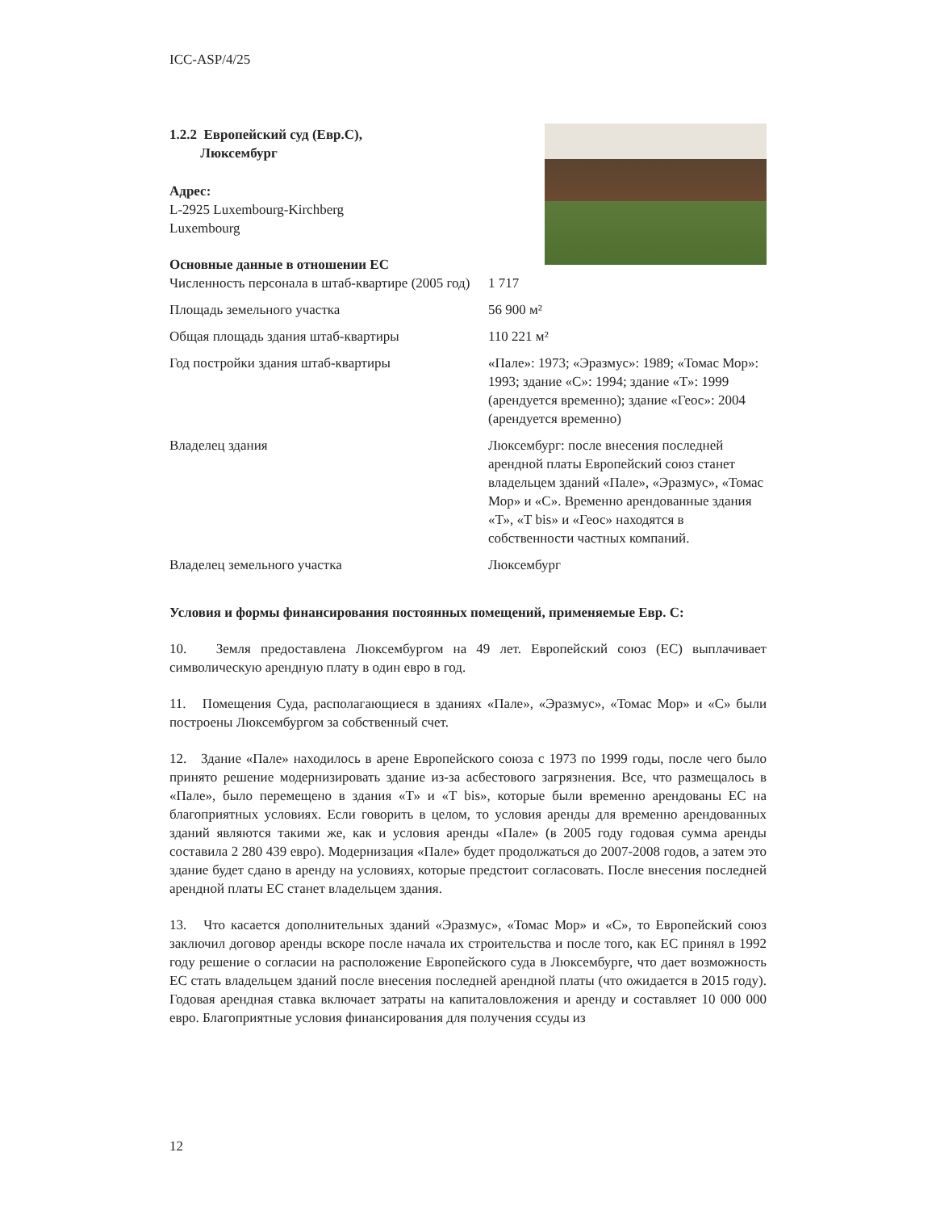ICC-ASP/4/25
1.2.2 Европейский суд (Евр.С),
Люксембург
Адрес:
L-2925 Luxembourg-Kirchberg
Luxembourg
Основные данные в отношении ЕС
| Численность персонала в штаб-квартире (2005 год) | 1 717 |
| Площадь земельного участка | 56 900 м² |
| Общая площадь здания штаб-квартиры | 110 221 м² |
| Год постройки здания штаб-квартиры | «Пале»: 1973; «Эразмус»: 1989; «Томас Мор»: 1993; здание «С»: 1994; здание «Т»: 1999 (арендуется временно); здание «Геос»: 2004 (арендуется временно) |
| Владелец здания | Люксембург: после внесения последней арендной платы Европейский союз станет владельцем зданий «Пале», «Эразмус», «Томас Мор» и «С». Временно арендованные здания «Т», «Т bis» и «Геос» находятся в собственности частных компаний. |
| Владелец земельного участка | Люксембург |
Условия и формы финансирования постоянных помещений, применяемые Евр. С:
10. Земля предоставлена Люксембургом на 49 лет. Европейский союз (ЕС) выплачивает символическую арендную плату в один евро в год.
11. Помещения Суда, располагающиеся в зданиях «Пале», «Эразмус», «Томас Мор» и «С» были построены Люксембургом за собственный счет.
12. Здание «Пале» находилось в арене Европейского союза с 1973 по 1999 годы, после чего было принято решение модернизировать здание из-за асбестового загрязнения. Все, что размещалось в «Пале», было перемещено в здания «Т» и «Т bis», которые были временно арендованы ЕС на благоприятных условиях. Если говорить в целом, то условия аренды для временно арендованных зданий являются такими же, как и условия аренды «Пале» (в 2005 году годовая сумма аренды составила 2 280 439 евро). Модернизация «Пале» будет продолжаться до 2007-2008 годов, а затем это здание будет сдано в аренду на условиях, которые предстоит согласовать. После внесения последней арендной платы ЕС станет владельцем здания.
13. Что касается дополнительных зданий «Эразмус», «Томас Мор» и «С», то Европейский союз заключил договор аренды вскоре после начала их строительства и после того, как ЕС принял в 1992 году решение о согласии на расположение Европейского суда в Люксембурге, что дает возможность ЕС стать владельцем зданий после внесения последней арендной платы (что ожидается в 2015 году). Годовая арендная ставка включает затраты на капиталовложения и аренду и составляет 10 000 000 евро. Благоприятные условия финансирования для получения ссуды из
12